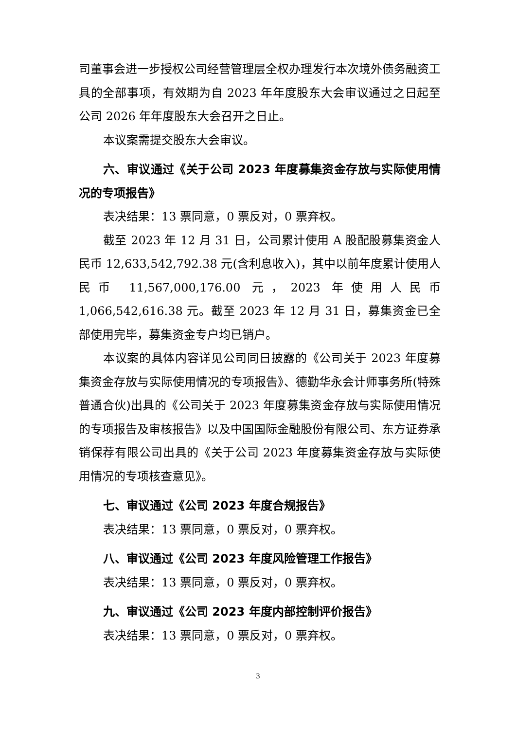司董事会进一步授权公司经营管理层全权办理发行本次境外债务融资工具的全部事项，有效期为自 2023 年年度股东大会审议通过之日起至公司 2026 年年度股东大会召开之日止。
本议案需提交股东大会审议。
六、审议通过《关于公司 2023 年度募集资金存放与实际使用情况的专项报告》
表决结果：13 票同意，0 票反对，0 票弃权。
截至 2023 年 12 月 31 日，公司累计使用 A 股配股募集资金人民币 12,633,542,792.38 元(含利息收入)，其中以前年度累计使用人民币 11,567,000,176.00 元，2023 年使用人民币 1,066,542,616.38 元。截至 2023 年 12 月 31 日，募集资金已全部使用完毕，募集资金专户均已销户。
本议案的具体内容详见公司同日披露的《公司关于 2023 年度募集资金存放与实际使用情况的专项报告》、德勤华永会计师事务所(特殊普通合伙)出具的《公司关于 2023 年度募集资金存放与实际使用情况的专项报告及审核报告》以及中国国际金融股份有限公司、东方证券承销保荐有限公司出具的《关于公司 2023 年度募集资金存放与实际使用情况的专项核查意见》。
七、审议通过《公司 2023 年度合规报告》
表决结果：13 票同意，0 票反对，0 票弃权。
八、审议通过《公司 2023 年度风险管理工作报告》
表决结果：13 票同意，0 票反对，0 票弃权。
九、审议通过《公司 2023 年度内部控制评价报告》
表决结果：13 票同意，0 票反对，0 票弃权。
3